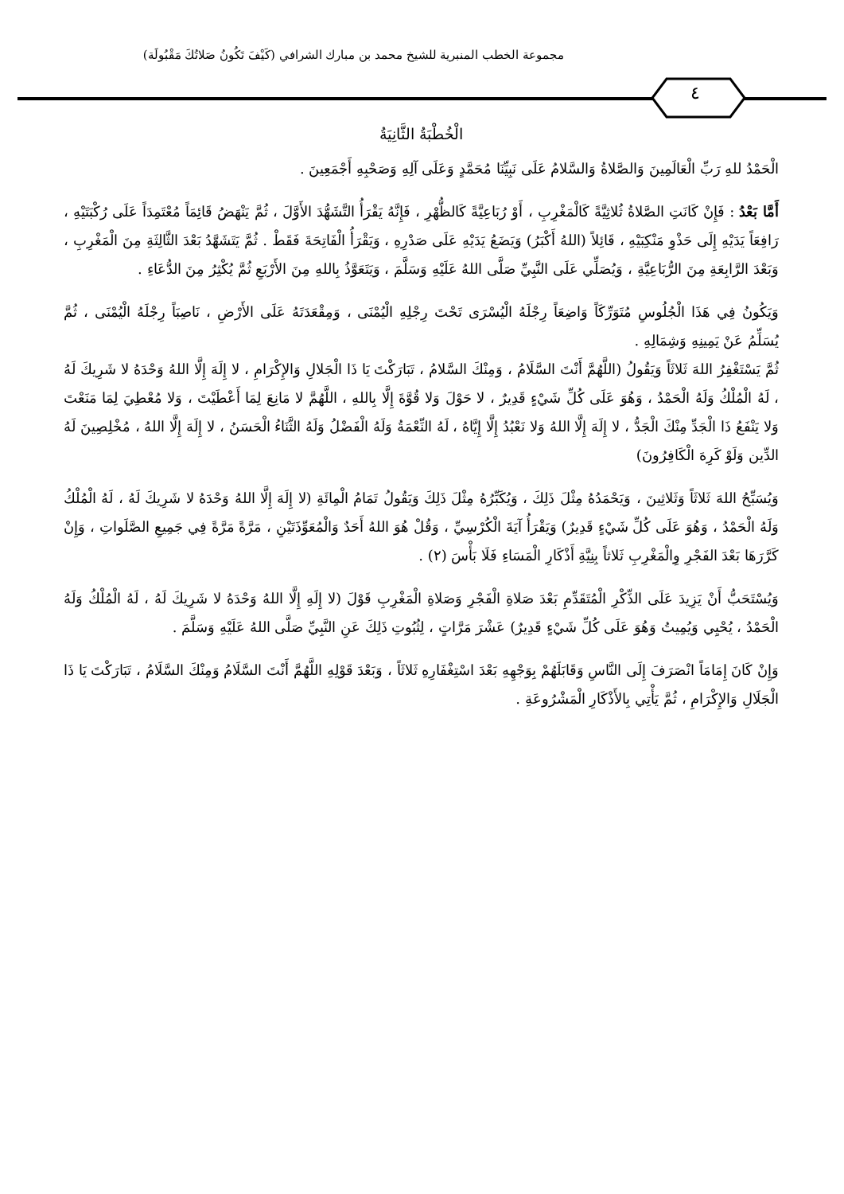مجموعة الخطب المنبرية للشيخ محمد بن مبارك الشرافي (كَيْفَ تَكُونُ صَلاتُكَ مَقْبُولَة)
٤
الْخُطْبَةُ الثَّانِيَةُ
الْحَمْدُ للهِ رَبِّ الْعَالَمِينَ وَالصَّلاةُ وَالسَّلامُ عَلَى نَبِيِّنَا مُحَمَّدٍ وَعَلَى آلِهِ وَصَحْبِهِ أَجْمَعِينَ .
أَمَّا بَعْدُ : فَإِنْ كَانَتِ الصَّلاةُ ثُلاثِيَّةً كَالْمَغْرِبِ ، أَوْ رُبَاعِيَّةً كَالظُّهْرِ ، فَإِنَّهُ يَقْرَأُ التَّشَهُّدَ الأَوَّلَ ، ثُمَّ يَنْهَضُ قَائِمَاً مُعْتَمِدَاً عَلَى رُكْبَتَيْهِ ، رَافِعَاً يَدَيْهِ إِلَى حَذْوِ مَنْكِبَيْهِ ، قَائِلاً (اللهُ أَكْبَرُ) وَيَضَعُ يَدَيْهِ عَلَى صَدْرِهِ ، وَيَقْرَأُ الْفَاتِحَةَ فَقَطْ . ثُمَّ يَتَشَهَّدُ بَعْدَ الثَّالِثَةِ مِنَ الْمَغْرِبِ ، وَبَعْدَ الرَّابِعَةِ مِنَ الرُّبَاعِيَّةِ ، وَيُصَلِّي عَلَى النَّبِيِّ صَلَّى اللهُ عَلَيْهِ وَسَلَّمَ ، وَيَتَعَوَّذُ بِاللهِ مِنَ الأَرْبَعِ ثُمَّ يُكْثِرُ مِنَ الدُّعَاءِ .
وَيَكُونُ فِي هَذَا الْجُلُوسِ مُتَوَرِّكَاً وَاضِعَاً رِجْلَهُ الْيُسْرَى تَحْتَ رِجْلِهِ الْيُمْنَى ، وَمِقْعَدَتَهُ عَلَى الأَرْضِ ، نَاصِبَاً رِجْلَهُ الْيُمْنَى ، ثُمَّ يُسَلِّمُ عَنْ يَمِينِهِ وَشِمَالِهِ .
ثُمَّ يَسْتَغْفِرُ اللهَ ثَلاثَاً وَيَقُولُ (اللَّهُمَّ أَنْتَ السَّلَامُ ، وَمِنْكَ السَّلامُ ، تَبَارَكْتَ يَا ذَا الْجَلالِ وَالإِكْرَامِ ، لا إِلَهَ إِلَّا اللهُ وَحْدَهُ لا شَرِيكَ لَهُ ، لَهُ الْمُلْكُ وَلَهُ الْحَمْدُ ، وَهُوَ عَلَى كُلِّ شَيْءٍ قَدِيرٌ ، لا حَوْلَ وَلا قُوَّةَ إِلَّا بِاللهِ ، اللَّهُمَّ لا مَانِعَ لِمَا أَعْطَيْتَ ، وَلا مُعْطِيَ لِمَا مَنَعْتَ وَلا يَنْفَعُ ذَا الْجَدِّ مِنْكَ الْجَدُّ ، لا إِلَهَ إِلَّا اللهُ وَلا نَعْبُدُ إِلَّا إِيَّاهُ ، لَهُ النِّعْمَةُ وَلَهُ الْفَضْلُ وَلَهُ الثَّنَاءُ الْحَسَنُ ، لا إِلَهَ إِلَّا اللهُ ، مُخْلِصِينَ لَهُ الدِّين وَلَوْ كَرِهَ الْكَافِرُونَ)
وَيُسَبِّحُ اللهَ ثَلاثَاً وَثَلاثِينَ ، وَيَحْمَدُهُ مِثْلَ ذَلِكَ ، وَيُكَبِّرُهُ مِثْلَ ذَلِكَ وَيَقُولُ تَمَامُ الْمِائَةِ (لا إِلَهَ إِلَّا اللهُ وَحْدَهُ لا شَرِيكَ لَهُ ، لَهُ الْمُلْكُ وَلَهُ الْحَمْدُ ، وَهُوَ عَلَى كُلِّ شَيْءٍ قَدِيرٌ) وَيَقْرَأُ آيَةَ الْكُرْسِيِّ ، وَقُلْ هُوَ اللهُ أَحَدٌ وَالْمُعَوِّذَتَيْنِ ، مَرَّةً مَرَّةً فِي جَمِيعِ الصَّلَواتِ ، وَإِنْ كَرَّرَهَا بَعْدَ الفَجْرِ وِالْمَغْرِبِ ثَلاثاً بِنِيَّةِ أَذْكَارِ الْمَسَاءِ فَلَا بَأْسَ (٢) .
وَيُسْتَحَبُّ أَنْ يَزِيدَ عَلَى الذِّكْرِ الْمُتَقَدِّمِ بَعْدَ صَلاةِ الْفَجْرِ وَصَلاةِ الْمَغْرِبِ قَوْلَ (لا إِلَهِ إِلَّا اللهُ وَحْدَهُ لا شَرِيكَ لَهُ ، لَهُ الْمُلْكُ وَلَهُ الْحَمْدُ ، يُحْيِي وَيُمِيتُ وَهُوَ عَلَى كُلِّ شَيْءٍ قَدِيرٌ) عَشْرَ مَرَّاتٍ ، لِثُبُوتِ ذَلِكَ عَنِ النَّبِيِّ صَلَّى اللهُ عَلَيْهِ وَسَلَّمَ .
وَإِنْ كَانَ إِمَامَاً انْصَرَفَ إِلَى النَّاسِ وَقَابَلَهُمْ بِوَجْهِهِ بَعْدَ اسْتِغْفَارِهِ ثَلاثَاً ، وَبَعْدَ قَوْلِهِ اللَّهُمَّ أَنْتَ السَّلَامُ وَمِنْكَ السَّلَامُ ، تَبَارَكْتَ يَا ذَا الْجَلَالِ وَالإِكْرَامِ ، ثُمَّ يَأْتِي بِالأَذْكَارِ الْمَشْرُوعَةِ .